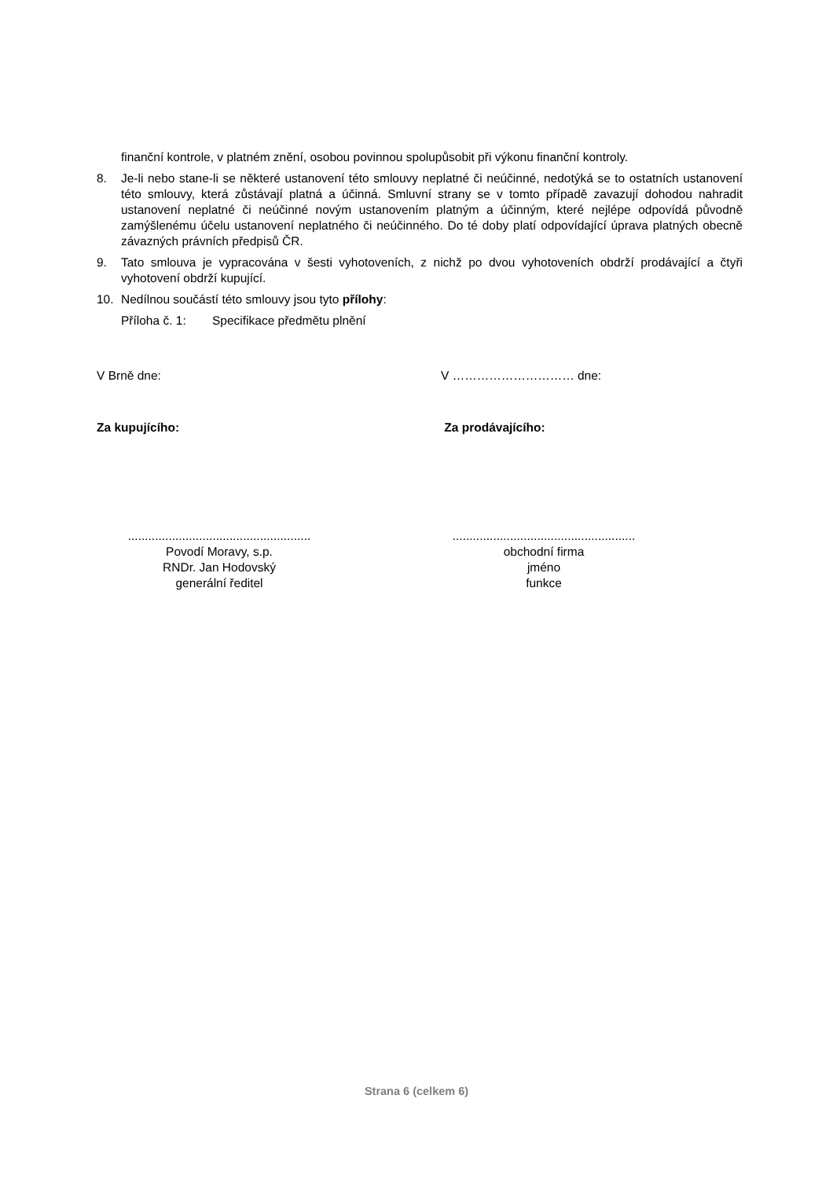finanční kontrole, v platném znění, osobou povinnou spolupůsobit při výkonu finanční kontroly.
8. Je-li nebo stane-li se některé ustanovení této smlouvy neplatné či neúčinné, nedotýká se to ostatních ustanovení této smlouvy, která zůstávají platná a účinná. Smluvní strany se v tomto případě zavazují dohodou nahradit ustanovení neplatné či neúčinné novým ustanovením platným a účinným, které nejlépe odpovídá původně zamýšlenému účelu ustanovení neplatného či neúčinného. Do té doby platí odpovídající úprava platných obecně závazných právních předpisů ČR.
9. Tato smlouva je vypracována v šesti vyhotoveních, z nichž po dvou vyhotoveních obdrží prodávající a čtyři vyhotovení obdrží kupující.
10. Nedílnou součástí této smlouvy jsou tyto přílohy:
Příloha č. 1: Specifikace předmětu plnění
V Brně dne: V ………………………… dne:
Za kupujícího: Za prodávajícího:
......................................................
Povodí Moravy, s.p.
RNDr. Jan Hodovský
generální ředitel
......................................................
obchodní firma
jméno
funkce
Strana 6 (celkem 6)